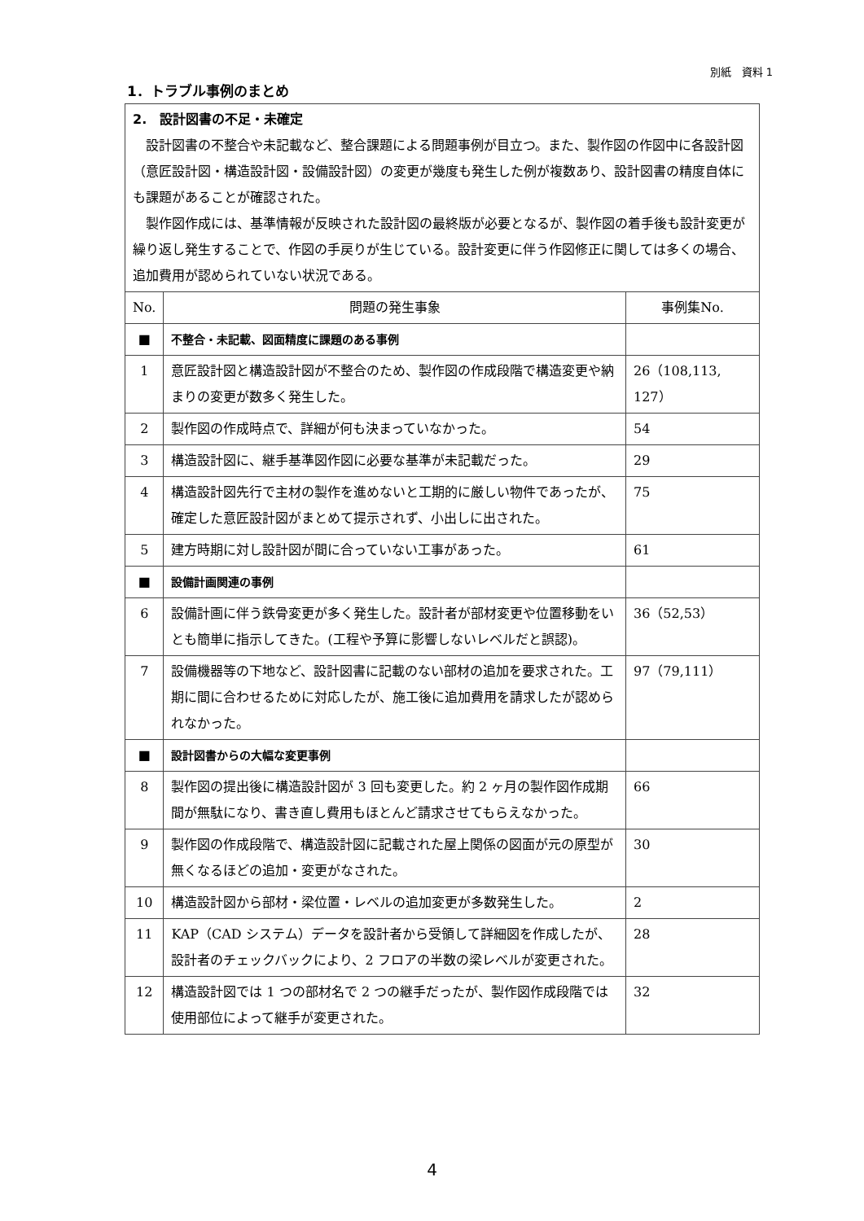別紙　資料 1
1．トラブル事例のまとめ
| 2. 設計図書の不足・未確定 設計図書の不整合や未記載など、整合課題による問題事例が目立つ。また、製作図の作図中に各設計図（意匠設計図・構造設計図・設備設計図）の変更が幾度も発生した例が複数あり、設計図書の精度自体にも課題があることが確認された。 製作図作成には、基準情報が反映された設計図の最終版が必要となるが、製作図の着手後も設計変更が繰り返し発生することで、作図の手戻りが生じている。設計変更に伴う作図修正に関しては多くの場合、追加費用が認められていない状況である。 | | |
| No. | 問題の発生事象 | 事例集No. |
| ■ | 不整合・未記載、図面精度に課題のある事例 | |
| 1 | 意匠設計図と構造設計図が不整合のため、製作図の作成段階で構造変更や納まりの変更が数多く発生した。 | 26（108,113, 127） |
| 2 | 製作図の作成時点で、詳細が何も決まっていなかった。 | 54 |
| 3 | 構造設計図に、継手基準図作図に必要な基準が未記載だった。 | 29 |
| 4 | 構造設計図先行で主材の製作を進めないと工期的に厳しい物件であったが、確定した意匠設計図がまとめて提示されず、小出しに出された。 | 75 |
| 5 | 建方時期に対し設計図が間に合っていない工事があった。 | 61 |
| ■ | 設備計画関連の事例 | |
| 6 | 設備計画に伴う鉄骨変更が多く発生した。設計者が部材変更や位置移動をいとも簡単に指示してきた。(工程や予算に影響しないレベルだと誤認)。 | 36（52,53） |
| 7 | 設備機器等の下地など、設計図書に記載のない部材の追加を要求された。工期に間に合わせるために対応したが、施工後に追加費用を請求したが認められなかった。 | 97（79,111） |
| ■ | 設計図書からの大幅な変更事例 | |
| 8 | 製作図の提出後に構造設計図が 3 回も変更した。約 2 ヶ月の製作図作成期間が無駄になり、書き直し費用もほとんど請求させてもらえなかった。 | 66 |
| 9 | 製作図の作成段階で、構造設計図に記載された屋上関係の図面が元の原型が無くなるほどの追加・変更がなされた。 | 30 |
| 10 | 構造設計図から部材・梁位置・レベルの追加変更が多数発生した。 | 2 |
| 11 | KAP（CAD システム）データを設計者から受領して詳細図を作成したが、設計者のチェックバックにより、2 フロアの半数の梁レベルが変更された。 | 28 |
| 12 | 構造設計図では 1 つの部材名で 2 つの継手だったが、製作図作成段階では使用部位によって継手が変更された。 | 32 |
4